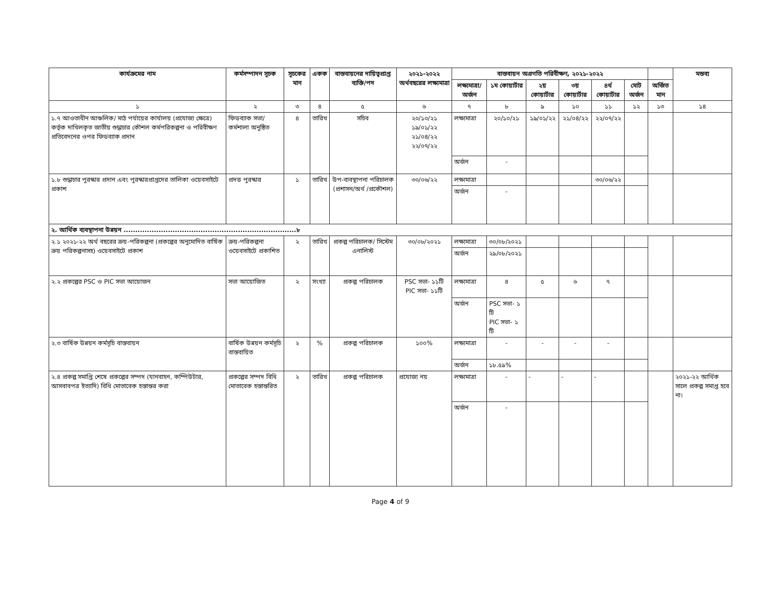| কার্যক্রমের নাম | কর্মসম্পাদন সূচক | সূচকের মান | একক | বাস্তবায়নের দায়িত্বপ্রাপ্ত ব্যক্তি/পদ | ২০২১-২০২২ অর্থবছরের লক্ষ্যমাত্রা | বাস্তবায়ন অগ্রগতি পরিবীক্ষণ, ২০২১-২০২২ | | | | | | | মন্তব্য |
| --- | --- | --- | --- | --- | --- | --- | --- | --- | --- | --- | --- | --- | --- |
| | | | | | | লক্ষ্যমাত্রা/ অর্জন | ১ম কোয়ার্টার | ২য় কোয়ার্টার | ৩য় কোয়ার্টার | ৪র্থ কোয়ার্টার | মোট অর্জন | অর্জিত মান | |
| ১ | ২ | ৩ | ৪ | ৫ | ৬ | ৭ | ৮ | ৯ | ১০ | ১১ | ১২ | ১৩ | ১৪ |
| ১.৭ আওতাধীন আঞ্চলিক/ মাঠ পর্যায়ের কার্যালয় (প্রযোজ্য ক্ষেত্রে) কর্তৃক দাখিলকৃত জাতীয় শুদ্ধাচার কৌশল কর্মপরিকল্পনা ও পরিবীক্ষণ প্রতিবেদনের ওপর ফিডব্যাক প্রদান | ফিডব্যাক সভা/কর্মশালা অনুষ্ঠিত | ৪ | তারিখ | সচিব | ২০/১০/২১ ১৯/০১/২২ ২১/০৪/২২ ২২/০৭/২২ | লক্ষ্যমাত্রা | ২০/১০/২১ | ১৯/০১/২২ | ২১/০৪/২২ | ২২/০৭/২২ | | | |
| | | | | | | অর্জন | - | | | | | | |
| ১.৮ শুদ্ধাচার পুরস্কার প্রদান এবং পুরস্কারপ্রাপ্তদের তালিকা ওয়েবসাইটে প্রকাশ | প্রদত্ত পুরস্কার | ১ | তারিখ | উপ-ব্যবস্থাপনা পরিচালক (প্রশাসন/অর্থ /প্রকৌশল) | ৩০/০৬/২২ | লক্ষ্যমাত্রা | | | | ৩০/০৬/২২ | | | |
| | | | | | | অর্জন | - | | | | | | |
| ২. আর্থিক ব্যবস্থাপনা উন্নয়ন ..........................................................................৮ | | | | | | | | | | | | | |
| ২.১ ২০২১-২২ অর্থ বছরের ক্রয়-পরিকল্পনা (প্রকল্পের অনুমোদিত বার্ষিক ক্রয় পরিকল্পনাসহ) ওয়েবসাইটে প্রকাশ | ক্রয়-পরিকল্পনা ওয়েবসাইটে প্রকাশিত | ২ | তারিখ | প্রকল্প পরিচালক/ সিস্টেম এনালিস্ট | ৩০/০৮/২০২১ | লক্ষ্যমাত্রা | ৩০/০৮/২০২১ | | | | | | |
| | | | | | | অর্জন | ২৯/০৮/২০২১ | | | | | | |
| ২.২ প্রকল্পের PSC ও PIC সভা আয়োজন | সভা আয়োজিত | ২ | সংখ্যা | প্রকল্প পরিচালক | PSC সভা- ১১টি PIC সভা- ১১টি | লক্ষ্যমাত্রা | ৪ | ৫ | ৬ | ৭ | | | |
| | | | | | | অর্জন | PSC সভা- ১ টি PIC সভা- ১ টি | | | | | | |
| ২.৩ বার্ষিক উন্নয়ন কর্মসূচি বাস্তবায়ন | বার্ষিক উন্নয়ন কর্মসূচি বাস্তবায়িত | ২ | % | প্রকল্প পরিচালক | ১০০% | লক্ষ্যমাত্রা | - | - | - | - | | | |
| | | | | | | অর্জন | ১৮.৫৯% | | | | | | |
| ২.৪ প্রকল্প সমাপ্তি শেষে প্রকল্পের সম্পদ (যানবাহন, কম্পিউটার, আসবাবপত্র ইত্যাদি) বিধি মোতাবেক হস্তান্তর করা | প্রকল্পের সম্পদ বিধি মোতাবেক হস্তান্তরিত | ২ | তারিখ | প্রকল্প পরিচালক | প্রযোজ্য নয় | লক্ষ্যমাত্রা | - | - | - | - | | | ২০২১-২২ আর্থিক সালে প্রকল্প সমাপ্ত হবে না। |
| | | | | | | অর্জন | - | | | | | | |
Page 4 of 9